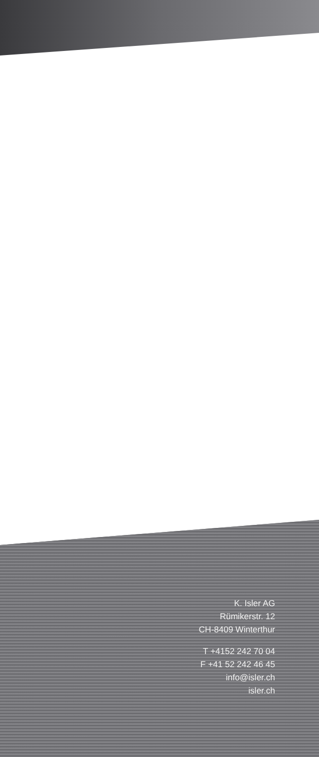K. Isler AG
Rümikerstr. 12
CH-8409 Winterthur
T +4152 242 70 04
F +41 52 242 46 45
info@isler.ch
isler.ch